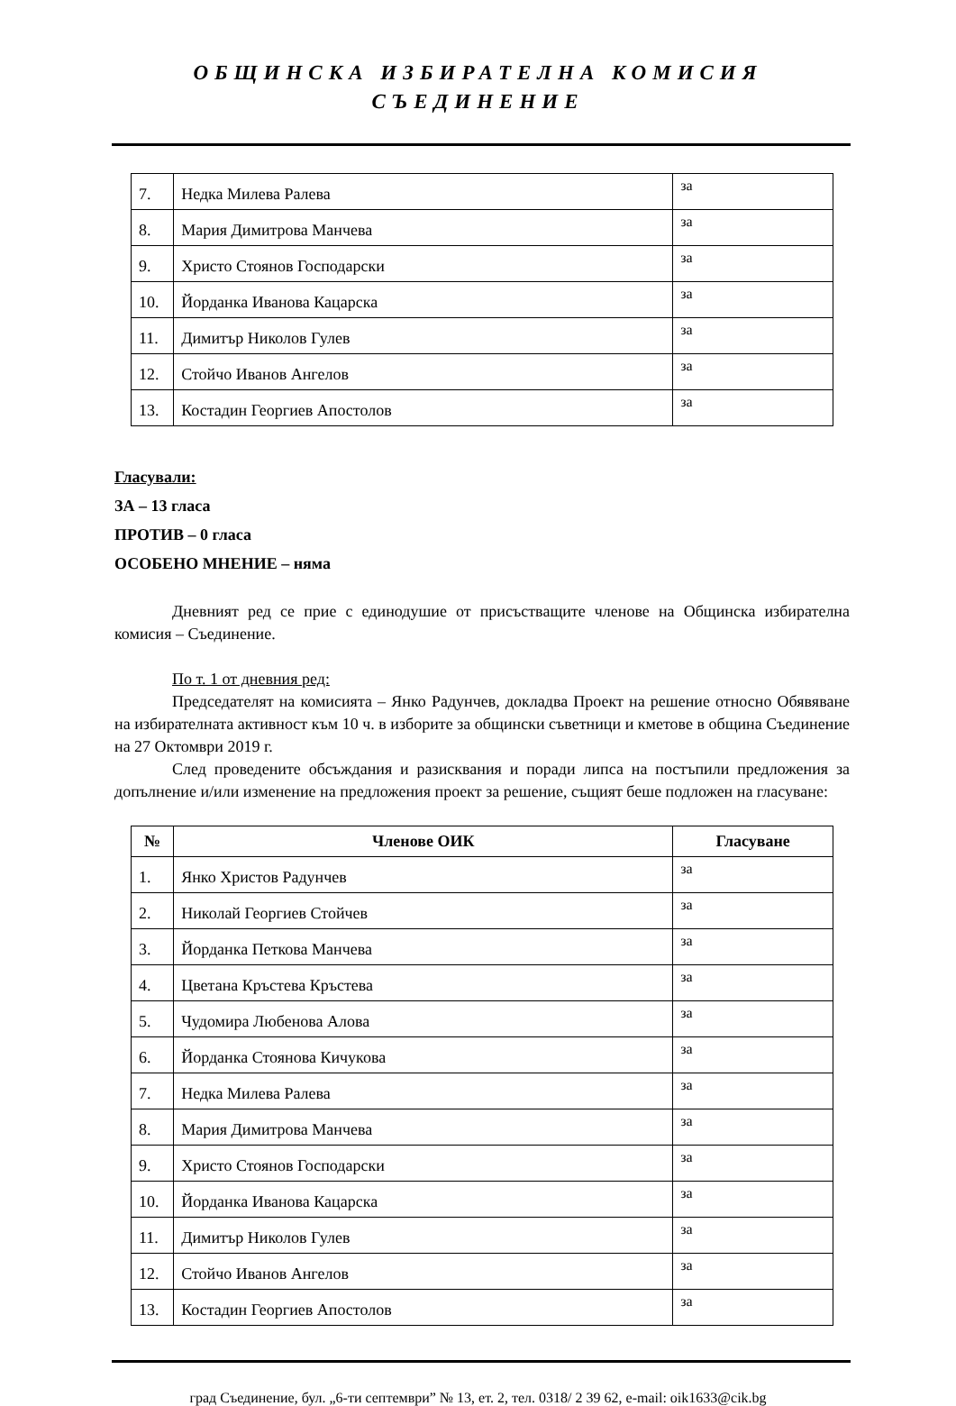ОБЩИНСКА ИЗБИРАТЕЛНА КОМИСИЯ
СЪЕДИНЕНИЕ
| 7. | Недка Милева Ралева | за |
| 8. | Мария Димитрова Манчева | за |
| 9. | Христо Стоянов Господарски | за |
| 10. | Йорданка Иванова Кацарска | за |
| 11. | Димитър Николов Гулев | за |
| 12. | Стойчо Иванов Ангелов | за |
| 13. | Костадин Георгиев Апостолов | за |
Гласували:
ЗА – 13 гласа
ПРОТИВ – 0 гласа
ОСОБЕНО МНЕНИЕ – няма
Дневният ред се прие с единодушие от присъстващите членове на Общинска избирателна комисия – Съединение.
По т. 1 от дневния ред:
Председателят на комисията – Янко Радунчев, докладва Проект на решение относно Обявяване на избирателната активност към 10 ч. в изборите за общински съветници и кметове в община Съединение на 27 Октомври 2019 г.
След проведените обсъждания и разисквания и поради липса на постъпили предложения за допълнение и/или изменение на предложения проект за решение, същият беше подложен на гласуване:
| № | Членове ОИК | Гласуване |
| --- | --- | --- |
| 1. | Янко Христов Радунчев | за |
| 2. | Николай Георгиев Стойчев | за |
| 3. | Йорданка Петкова Манчева | за |
| 4. | Цветана Кръстева Кръстева | за |
| 5. | Чудомира Любенова Алова | за |
| 6. | Йорданка Стоянова Кичукова | за |
| 7. | Недка Милева Ралева | за |
| 8. | Мария Димитрова Манчева | за |
| 9. | Христо Стоянов Господарски | за |
| 10. | Йорданка Иванова Кацарска | за |
| 11. | Димитър Николов Гулев | за |
| 12. | Стойчо Иванов Ангелов | за |
| 13. | Костадин Георгиев Апостолов | за |
град Съединение, бул. „6-ти септември” № 13, ет. 2, тел. 0318/ 2 39 62, e-mail: oik1633@cik.bg